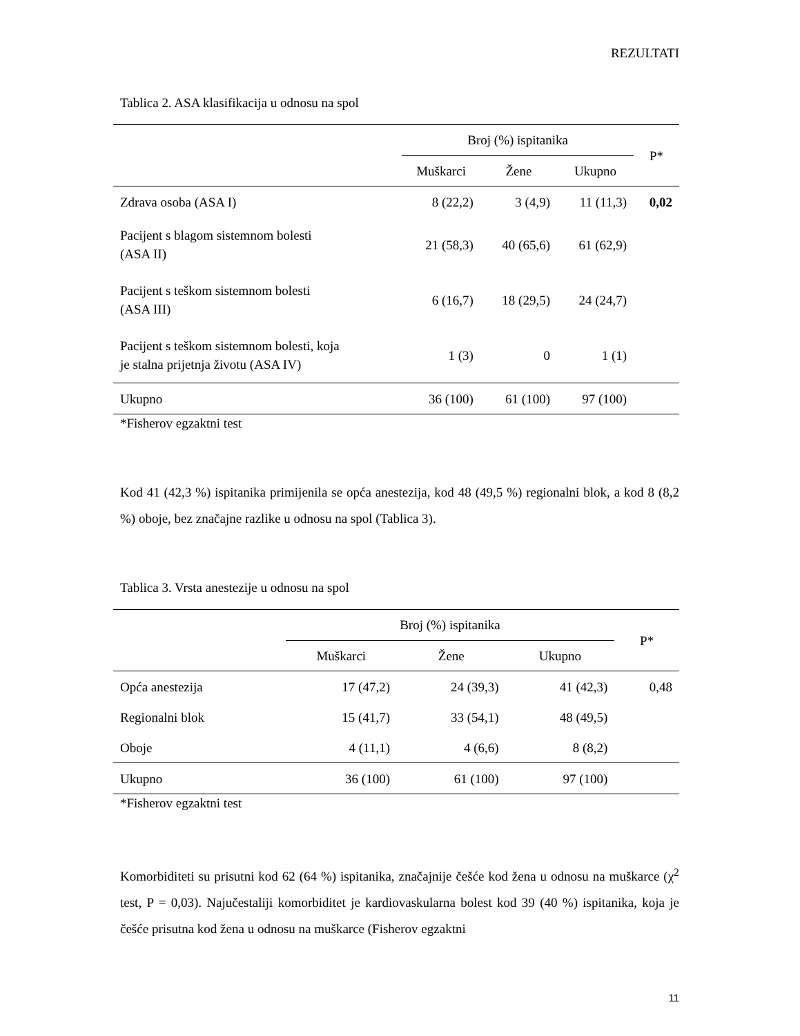REZULTATI
Tablica 2. ASA klasifikacija u odnosu na spol
| | Broj (%) ispitanika | | | P* |
| --- | --- | --- | --- | --- |
| | Muškarci | Žene | Ukupno | |
| Zdrava osoba (ASA I) | 8 (22,2) | 3 (4,9) | 11 (11,3) | 0,02 |
| Pacijent s blagom sistemnom bolesti (ASA II) | 21 (58,3) | 40 (65,6) | 61 (62,9) | |
| Pacijent s teškom sistemnom bolesti (ASA III) | 6 (16,7) | 18 (29,5) | 24 (24,7) | |
| Pacijent s teškom sistemnom bolesti, koja je stalna prijetnja životu (ASA IV) | 1 (3) | 0 | 1 (1) | |
| Ukupno | 36 (100) | 61 (100) | 97 (100) | |
*Fisherov egzaktni test
Kod 41 (42,3 %) ispitanika primijenila se opća anestezija, kod 48 (49,5 %) regionalni blok, a kod 8 (8,2 %) oboje, bez značajne razlike u odnosu na spol (Tablica 3).
Tablica 3. Vrsta anestezije u odnosu na spol
| | Broj (%) ispitanika | | | P* |
| --- | --- | --- | --- | --- |
| | Muškarci | Žene | Ukupno | |
| Opća anestezija | 17 (47,2) | 24 (39,3) | 41 (42,3) | 0,48 |
| Regionalni blok | 15 (41,7) | 33 (54,1) | 48 (49,5) | |
| Oboje | 4 (11,1) | 4 (6,6) | 8 (8,2) | |
| Ukupno | 36 (100) | 61 (100) | 97 (100) | |
*Fisherov egzaktni test
Komorbiditeti su prisutni kod 62 (64 %) ispitanika, značajnije češće kod žena u odnosu na muškarce (χ<sup>2</sup> test, P = 0,03). Najučestaliji komorbiditet je kardiovaskularna bolest kod 39 (40 %) ispitanika, koja je češće prisutna kod žena u odnosu na muškarce (Fisherov egzaktni
11